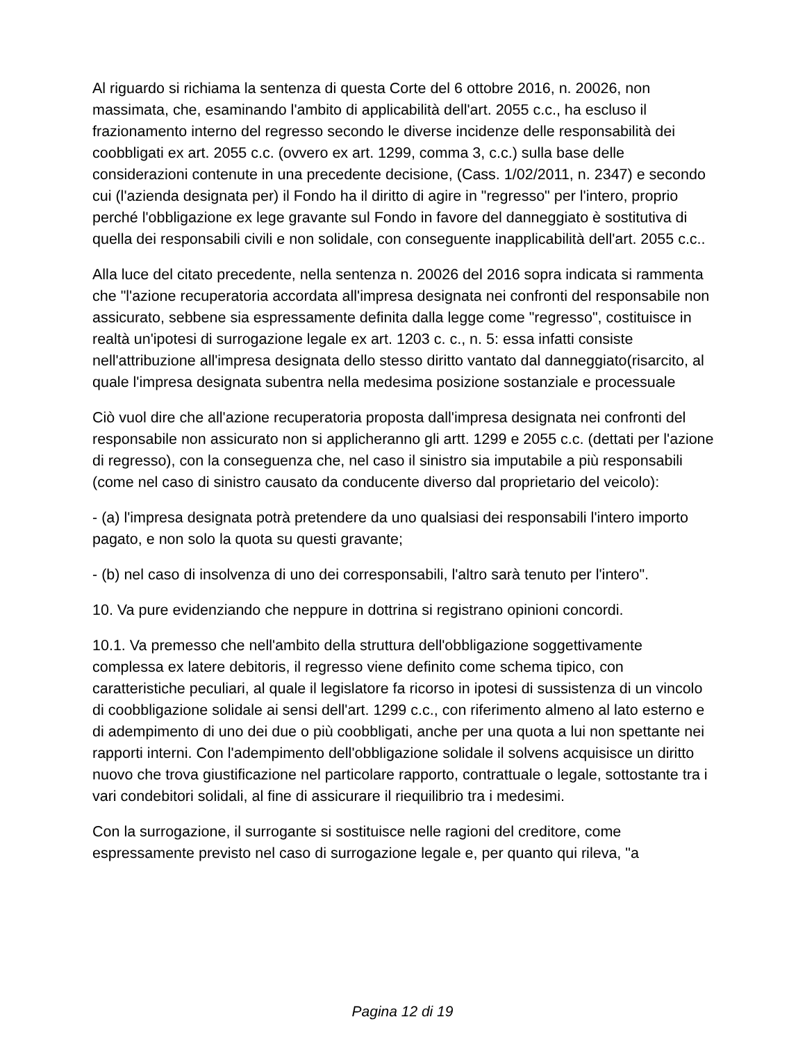Al riguardo si richiama la sentenza di questa Corte del 6 ottobre 2016, n. 20026, non massimata, che, esaminando l'ambito di applicabilità dell'art. 2055 c.c., ha escluso il frazionamento interno del regresso secondo le diverse incidenze delle responsabilità dei coobbligati ex art. 2055 c.c. (ovvero ex art. 1299, comma 3, c.c.) sulla base delle considerazioni contenute in una precedente decisione, (Cass. 1/02/2011, n. 2347) e secondo cui (l'azienda designata per) il Fondo ha il diritto di agire in "regresso" per l'intero, proprio perché l'obbligazione ex lege gravante sul Fondo in favore del danneggiato è sostitutiva di quella dei responsabili civili e non solidale, con conseguente inapplicabilità dell'art. 2055 c.c..
Alla luce del citato precedente, nella sentenza n. 20026 del 2016 sopra indicata si rammenta che "l'azione recuperatoria accordata all'impresa designata nei confronti del responsabile non assicurato, sebbene sia espressamente definita dalla legge come "regresso", costituisce in realtà un'ipotesi di surrogazione legale ex art. 1203 c. c., n. 5: essa infatti consiste nell'attribuzione all'impresa designata dello stesso diritto vantato dal danneggiato(risarcito, al quale l'impresa designata subentra nella medesima posizione sostanziale e processuale
Ciò vuol dire che all'azione recuperatoria proposta dall'impresa designata nei confronti del responsabile non assicurato non si applicheranno gli artt. 1299 e 2055 c.c. (dettati per l'azione di regresso), con la conseguenza che, nel caso il sinistro sia imputabile a più responsabili (come nel caso di sinistro causato da conducente diverso dal proprietario del veicolo):
- (a) l'impresa designata potrà pretendere da uno qualsiasi dei responsabili l'intero importo pagato, e non solo la quota su questi gravante;
- (b) nel caso di insolvenza di uno dei corresponsabili, l'altro sarà tenuto per l'intero".
10. Va pure evidenziando che neppure in dottrina si registrano opinioni concordi.
10.1. Va premesso che nell'ambito della struttura dell'obbligazione soggettivamente complessa ex latere debitoris, il regresso viene definito come schema tipico, con caratteristiche peculiari, al quale il legislatore fa ricorso in ipotesi di sussistenza di un vincolo di coobbligazione solidale ai sensi dell'art. 1299 c.c., con riferimento almeno al lato esterno e di adempimento di uno dei due o più coobbligati, anche per una quota a lui non spettante nei rapporti interni. Con l'adempimento dell'obbligazione solidale il solvens acquisisce un diritto nuovo che trova giustificazione nel particolare rapporto, contrattuale o legale, sottostante tra i vari condebitori solidali, al fine di assicurare il riequilibrio tra i medesimi.
Con la surrogazione, il surrogante si sostituisce nelle ragioni del creditore, come espressamente previsto nel caso di surrogazione legale e, per quanto qui rileva, "a
Pagina 12 di 19